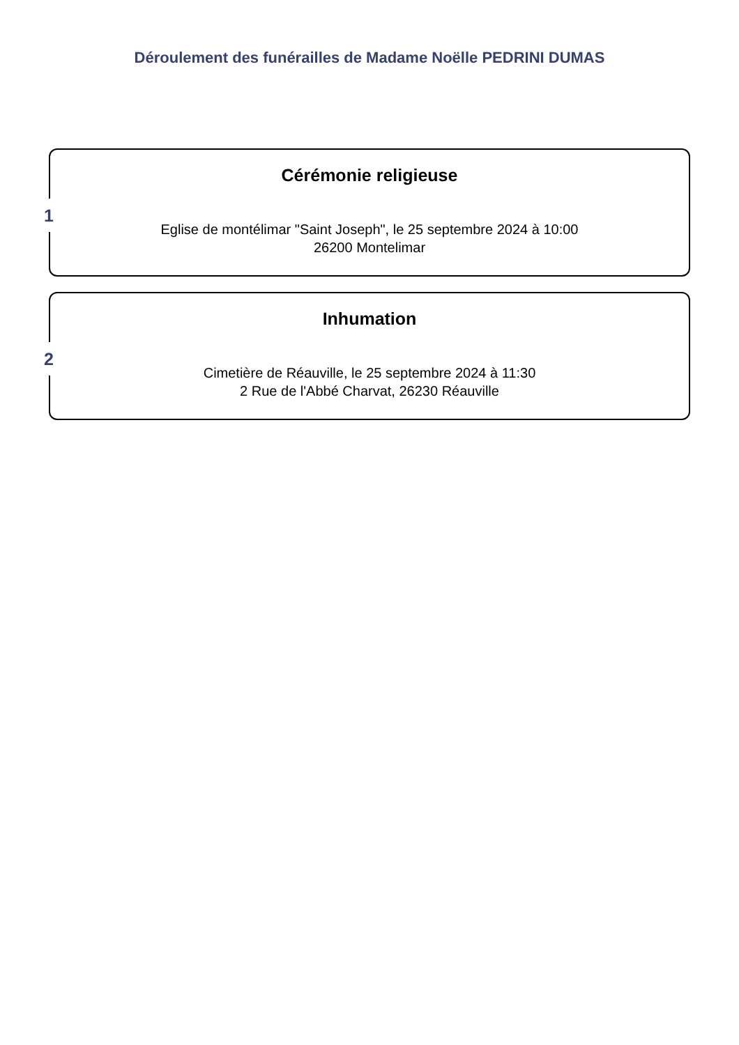Déroulement des funérailles de Madame Noëlle PEDRINI DUMAS
1
Cérémonie religieuse
Eglise de montélimar "Saint Joseph", le 25 septembre 2024 à 10:00
26200 Montelimar
2
Inhumation
Cimetière de Réauville, le 25 septembre 2024 à 11:30
2 Rue de l'Abbé Charvat, 26230 Réauville